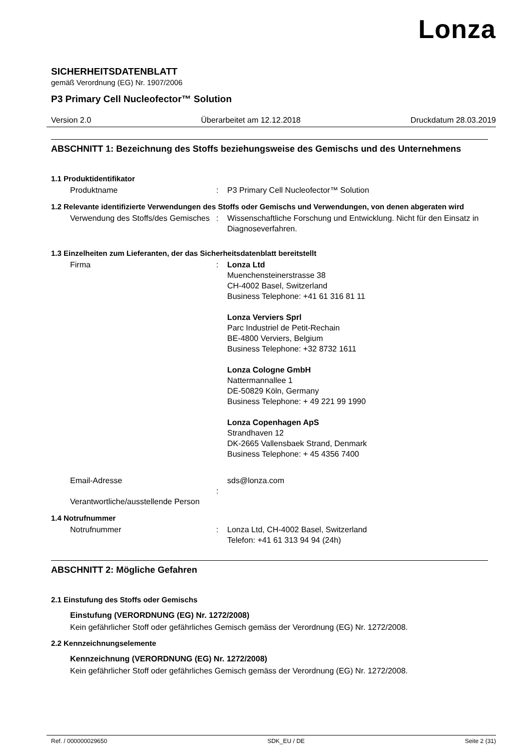Lonza
SICHERHEITSDATENBLATT
gemäß Verordnung (EG) Nr. 1907/2006
P3 Primary Cell Nucleofector™ Solution
Version 2.0 Überarbeitet am 12.12.2018 Druckdatum 28.03.2019
ABSCHNITT 1: Bezeichnung des Stoffs beziehungsweise des Gemischs und des Unternehmens
1.1 Produktidentifikator
Produktname : P3 Primary Cell Nucleofector™ Solution
1.2 Relevante identifizierte Verwendungen des Stoffs oder Gemischs und Verwendungen, von denen abgeraten wird
Verwendung des Stoffs/des Gemisches
: Wissenschaftliche Forschung und Entwicklung. Nicht für den Einsatz in Diagnoseverfahren.
1.3 Einzelheiten zum Lieferanten, der das Sicherheitsdatenblatt bereitstellt
Firma : Lonza Ltd
Muenchensteinerstrasse 38
CH-4002 Basel, Switzerland
Business Telephone: +41 61 316 81 11
Lonza Verviers Sprl
Parc Industriel de Petit-Rechain
BE-4800 Verviers, Belgium
Business Telephone: +32 8732 1611
Lonza Cologne GmbH
Nattermannallee 1
DE-50829 Köln, Germany
Business Telephone: + 49 221 99 1990
Lonza Copenhagen ApS
Strandhaven 12
DK-2665 Vallensbaek Strand, Denmark
Business Telephone: + 45 4356 7400
Email-Adresse
Verantwortliche/ausstellende Person
: sds@lonza.com
1.4 Notrufnummer
Notrufnummer : Lonza Ltd, CH-4002 Basel, Switzerland
Telefon: +41 61 313 94 94 (24h)
ABSCHNITT 2: Mögliche Gefahren
2.1 Einstufung des Stoffs oder Gemischs
Einstufung (VERORDNUNG (EG) Nr. 1272/2008)
Kein gefährlicher Stoff oder gefährliches Gemisch gemäss der Verordnung (EG) Nr. 1272/2008.
2.2 Kennzeichnungselemente
Kennzeichnung (VERORDNUNG (EG) Nr. 1272/2008)
Kein gefährlicher Stoff oder gefährliches Gemisch gemäss der Verordnung (EG) Nr. 1272/2008.
Ref. / 000000029650 SDK_EU / DE Seite 2 (31)